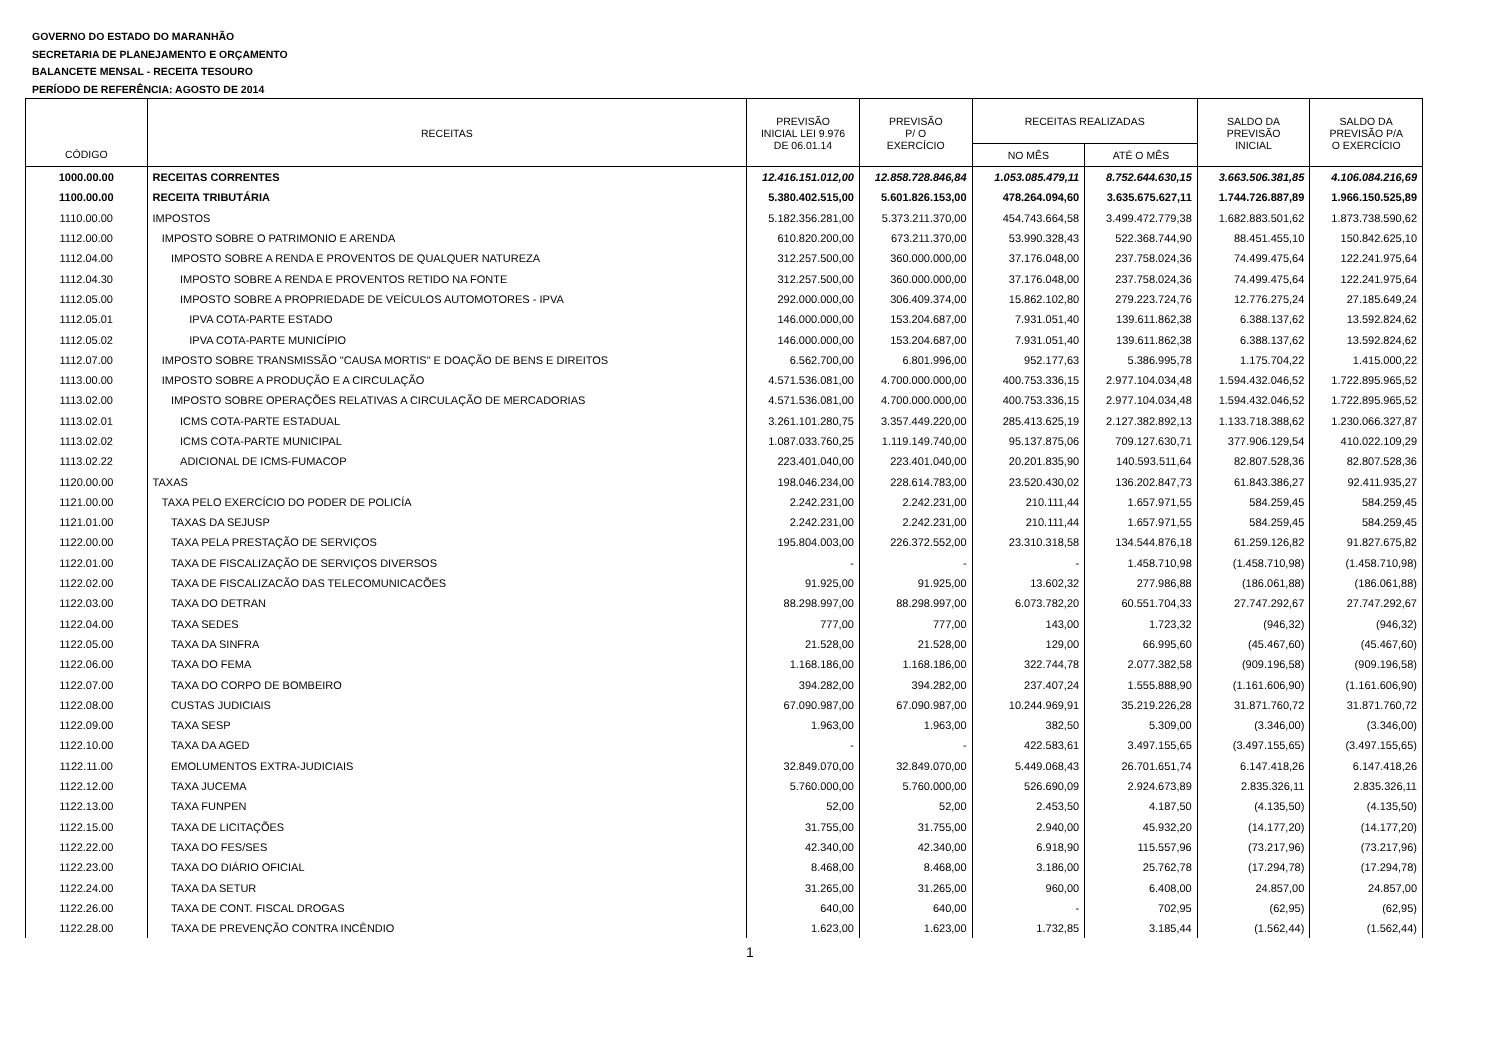GOVERNO DO ESTADO DO MARANHÃO
SECRETARIA DE PLANEJAMENTO E ORÇAMENTO
BALANCETE MENSAL - RECEITA TESOURO
PERÍODO DE REFERÊNCIA: AGOSTO DE 2014
| CÓDIGO | RECEITAS | PREVISÃO INICIAL LEI 9.976 DE 06.01.14 | PREVISÃO P/ O EXERCÍCIO | RECEITAS REALIZADAS | | SALDO DA PREVISÃO INICIAL | SALDO DA PREVISÃO P/A O EXERCÍCIO |
| --- | --- | --- | --- | --- | --- | --- | --- |
| | | | | NO MÊS | ATÉ O MÊS | | |
| 1000.00.00 | RECEITAS CORRENTES | 12.416.151.012,00 | 12.858.728.846,84 | 1.053.085.479,11 | 8.752.644.630,15 | 3.663.506.381,85 | 4.106.084.216,69 |
| 1100.00.00 | RECEITA TRIBUTÁRIA | 5.380.402.515,00 | 5.601.826.153,00 | 478.264.094,60 | 3.635.675.627,11 | 1.744.726.887,89 | 1.966.150.525,89 |
| 1110.00.00 | IMPOSTOS | 5.182.356.281,00 | 5.373.211.370,00 | 454.743.664,58 | 3.499.472.779,38 | 1.682.883.501,62 | 1.873.738.590,62 |
| 1112.00.00 | IMPOSTO SOBRE O PATRIMONIO E ARENDA | 610.820.200,00 | 673.211.370,00 | 53.990.328,43 | 522.368.744,90 | 88.451.455,10 | 150.842.625,10 |
| 1112.04.00 | IMPOSTO SOBRE A RENDA E PROVENTOS DE QUALQUER NATUREZA | 312.257.500,00 | 360.000.000,00 | 37.176.048,00 | 237.758.024,36 | 74.499.475,64 | 122.241.975,64 |
| 1112.04.30 | IMPOSTO SOBRE A RENDA E PROVENTOS RETIDO NA FONTE | 312.257.500,00 | 360.000.000,00 | 37.176.048,00 | 237.758.024,36 | 74.499.475,64 | 122.241.975,64 |
| 1112.05.00 | IMPOSTO SOBRE A PROPRIEDADE DE VEÍCULOS AUTOMOTORES - IPVA | 292.000.000,00 | 306.409.374,00 | 15.862.102,80 | 279.223.724,76 | 12.776.275,24 | 27.185.649,24 |
| 1112.05.01 | IPVA COTA-PARTE ESTADO | 146.000.000,00 | 153.204.687,00 | 7.931.051,40 | 139.611.862,38 | 6.388.137,62 | 13.592.824,62 |
| 1112.05.02 | IPVA COTA-PARTE MUNICÍPIO | 146.000.000,00 | 153.204.687,00 | 7.931.051,40 | 139.611.862,38 | 6.388.137,62 | 13.592.824,62 |
| 1112.07.00 | IMPOSTO SOBRE TRANSMISSÃO "CAUSA MORTIS" E DOAÇÃO DE BENS E DIREITOS | 6.562.700,00 | 6.801.996,00 | 952.177,63 | 5.386.995,78 | 1.175.704,22 | 1.415.000,22 |
| 1113.00.00 | IMPOSTO SOBRE A PRODUÇÃO E A CIRCULAÇÃO | 4.571.536.081,00 | 4.700.000.000,00 | 400.753.336,15 | 2.977.104.034,48 | 1.594.432.046,52 | 1.722.895.965,52 |
| 1113.02.00 | IMPOSTO SOBRE OPERAÇÕES RELATIVAS A CIRCULAÇÃO DE MERCADORIAS | 4.571.536.081,00 | 4.700.000.000,00 | 400.753.336,15 | 2.977.104.034,48 | 1.594.432.046,52 | 1.722.895.965,52 |
| 1113.02.01 | ICMS COTA-PARTE ESTADUAL | 3.261.101.280,75 | 3.357.449.220,00 | 285.413.625,19 | 2.127.382.892,13 | 1.133.718.388,62 | 1.230.066.327,87 |
| 1113.02.02 | ICMS COTA-PARTE MUNICIPAL | 1.087.033.760,25 | 1.119.149.740,00 | 95.137.875,06 | 709.127.630,71 | 377.906.129,54 | 410.022.109,29 |
| 1113.02.22 | ADICIONAL DE ICMS-FUMACOP | 223.401.040,00 | 223.401.040,00 | 20.201.835,90 | 140.593.511,64 | 82.807.528,36 | 82.807.528,36 |
| 1120.00.00 | TAXAS | 198.046.234,00 | 228.614.783,00 | 23.520.430,02 | 136.202.847,73 | 61.843.386,27 | 92.411.935,27 |
| 1121.00.00 | TAXA PELO EXERCÍCIO DO PODER DE POLICÍA | 2.242.231,00 | 2.242.231,00 | 210.111,44 | 1.657.971,55 | 584.259,45 | 584.259,45 |
| 1121.01.00 | TAXAS DA SEJUSP | 2.242.231,00 | 2.242.231,00 | 210.111,44 | 1.657.971,55 | 584.259,45 | 584.259,45 |
| 1122.00.00 | TAXA PELA PRESTAÇÃO DE SERVIÇOS | 195.804.003,00 | 226.372.552,00 | 23.310.318,58 | 134.544.876,18 | 61.259.126,82 | 91.827.675,82 |
| 1122.01.00 | TAXA DE FISCALIZAÇÃO DE SERVIÇOS DIVERSOS | - | - | - | 1.458.710,98 | (1.458.710,98) | (1.458.710,98) |
| 1122.02.00 | TAXA DE FISCALIZACÃO DAS TELECOMUNICACÕES | 91.925,00 | 91.925,00 | 13.602,32 | 277.986,88 | (186.061,88) | (186.061,88) |
| 1122.03.00 | TAXA DO DETRAN | 88.298.997,00 | 88.298.997,00 | 6.073.782,20 | 60.551.704,33 | 27.747.292,67 | 27.747.292,67 |
| 1122.04.00 | TAXA SEDES | 777,00 | 777,00 | 143,00 | 1.723,32 | (946,32) | (946,32) |
| 1122.05.00 | TAXA DA SINFRA | 21.528,00 | 21.528,00 | 129,00 | 66.995,60 | (45.467,60) | (45.467,60) |
| 1122.06.00 | TAXA DO FEMA | 1.168.186,00 | 1.168.186,00 | 322.744,78 | 2.077.382,58 | (909.196,58) | (909.196,58) |
| 1122.07.00 | TAXA DO CORPO DE BOMBEIRO | 394.282,00 | 394.282,00 | 237.407,24 | 1.555.888,90 | (1.161.606,90) | (1.161.606,90) |
| 1122.08.00 | CUSTAS JUDICIAIS | 67.090.987,00 | 67.090.987,00 | 10.244.969,91 | 35.219.226,28 | 31.871.760,72 | 31.871.760,72 |
| 1122.09.00 | TAXA SESP | 1.963,00 | 1.963,00 | 382,50 | 5.309,00 | (3.346,00) | (3.346,00) |
| 1122.10.00 | TAXA DA AGED | - | - | 422.583,61 | 3.497.155,65 | (3.497.155,65) | (3.497.155,65) |
| 1122.11.00 | EMOLUMENTOS EXTRA-JUDICIAIS | 32.849.070,00 | 32.849.070,00 | 5.449.068,43 | 26.701.651,74 | 6.147.418,26 | 6.147.418,26 |
| 1122.12.00 | TAXA JUCEMA | 5.760.000,00 | 5.760.000,00 | 526.690,09 | 2.924.673,89 | 2.835.326,11 | 2.835.326,11 |
| 1122.13.00 | TAXA FUNPEN | 52,00 | 52,00 | 2.453,50 | 4.187,50 | (4.135,50) | (4.135,50) |
| 1122.15.00 | TAXA DE LICITAÇÕES | 31.755,00 | 31.755,00 | 2.940,00 | 45.932,20 | (14.177,20) | (14.177,20) |
| 1122.22.00 | TAXA DO FES/SES | 42.340,00 | 42.340,00 | 6.918,90 | 115.557,96 | (73.217,96) | (73.217,96) |
| 1122.23.00 | TAXA DO DIÁRIO OFICIAL | 8.468,00 | 8.468,00 | 3.186,00 | 25.762,78 | (17.294,78) | (17.294,78) |
| 1122.24.00 | TAXA DA SETUR | 31.265,00 | 31.265,00 | 960,00 | 6.408,00 | 24.857,00 | 24.857,00 |
| 1122.26.00 | TAXA DE CONT. FISCAL DROGAS | 640,00 | 640,00 | - | 702,95 | (62,95) | (62,95) |
| 1122.28.00 | TAXA DE PREVENÇÃO CONTRA INCÊNDIO | 1.623,00 | 1.623,00 | 1.732,85 | 3.185,44 | (1.562,44) | (1.562,44) |
1